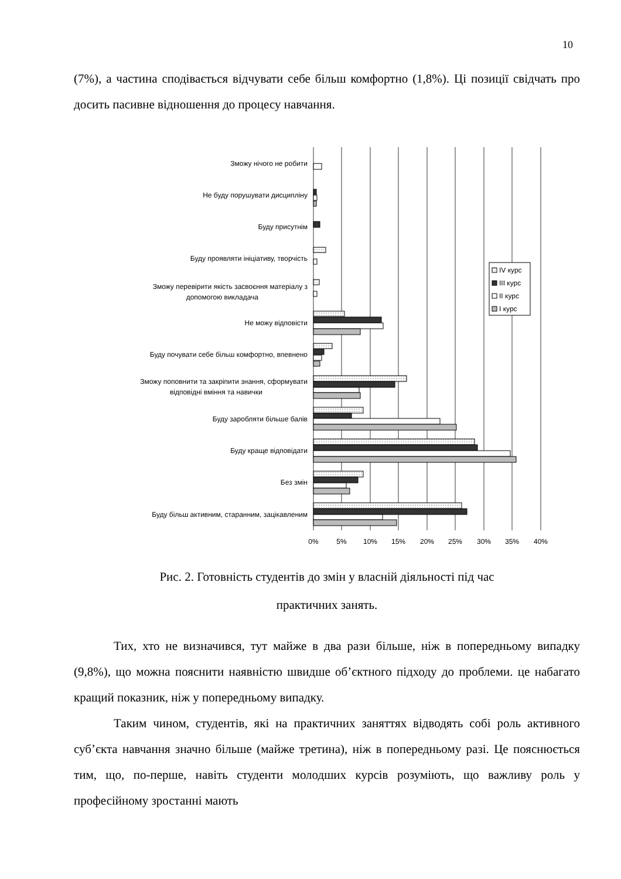10
(7%), а частина сподівається відчувати себе більш комфортно (1,8%). Ці позиції свідчать про досить пасивне відношення до процесу навчання.
IV курс
III курс
II курс
I курс
Зможу нічого не робити
Не буду порушувати дисципліну
Буду присутнім
Буду проявляти ініціативу, творчість
Зможу перевірити якість засвоєння матеріалу з
допомогою викладача
Не можу відповісти
Буду почувати себе більш комфортно, впевнено
Зможу поповнити та закріпити знання, сформувати
відповідні вміння та навички
Буду заробляти більше балів
Буду краще відповідати
Без змін
Буду більш активним, старанним, зацікавленим
0%
5%
10%
15%
20%
25%
30%
35%
40%
Рис. 2. Готовність студентів до змін у власній діяльності під час
практичних занять.
Тих, хто не визначився, тут майже в два рази більше, ніж в попередньому випадку (9,8%), що можна пояснити наявністю швидше об’єктного підходу до проблеми. це набагато кращий показник, ніж у попередньому випадку.
Таким чином, студентів, які на практичних заняттях відводять собі роль активного суб’єкта навчання значно більше (майже третина), ніж в попередньому разі. Це пояснюється тим, що, по-перше, навіть студенти молодших курсів розуміють, що важливу роль у професійному зростанні мають